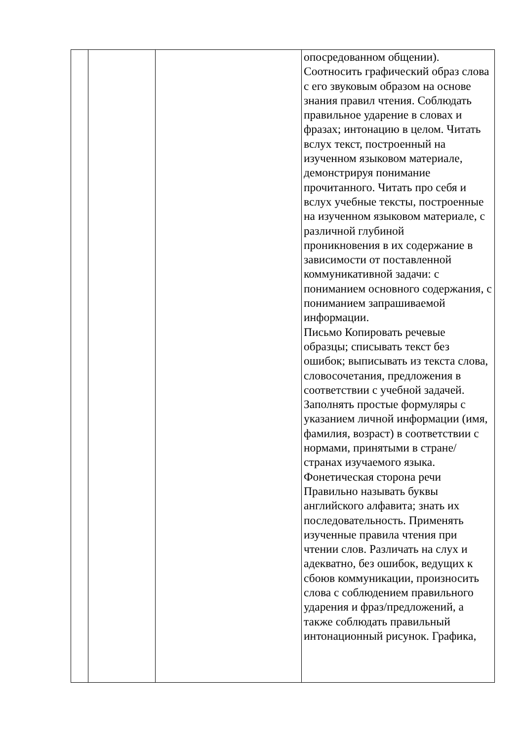| | | | опосредованном общении). Соотносить графический образ слова с его звуковым образом на основе знания правил чтения. Соблюдать правильное ударение в словах и фразах; интонацию в целом. Читать вслух текст, построенный на изученном языковом материале, демонстрируя понимание прочитанного. Читать про себя и вслух учебные тексты, построенные на изученном языковом материале, с различной глубиной проникновения в их содержание в зависимости от поставленной коммуникативной задачи: с пониманием основного содержания, с пониманием запрашиваемой информации. Письмо Копировать речевые образцы; списывать текст без ошибок; выписывать из текста слова, словосочетания, предложения в соответствии с учебной задачей. Заполнять простые формуляры с указанием личной информации (имя, фамилия, возраст) в соответствии с нормами, принятыми в стране/странах изучаемого языка. Фонетическая сторона речи Правильно называть буквы английского алфавита; знать их последовательность. Применять изученные правила чтения при чтении слов. Различать на слух и адекватно, без ошибок, ведущих к сбоюв коммуникации, произносить слова с соблюдением правильного ударения и фраз/предложений, а также соблюдать правильный интонационный рисунок. Графика, |